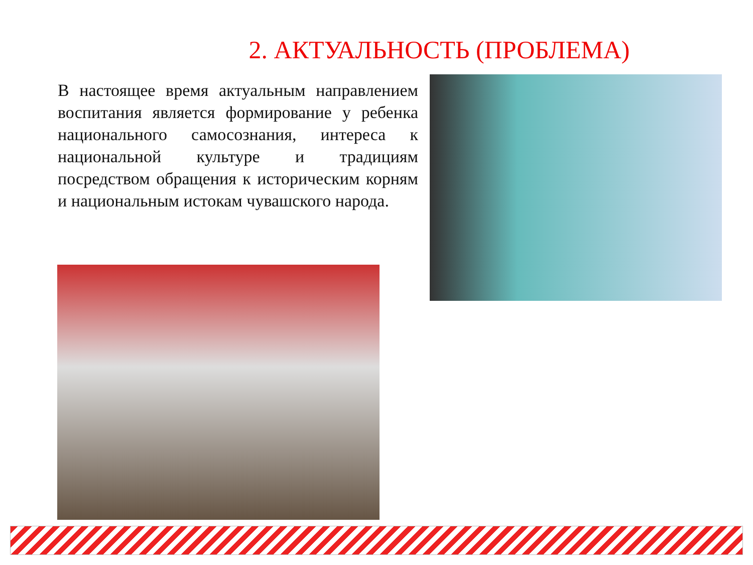2. АКТУАЛЬНОСТЬ (ПРОБЛЕМА)
В настоящее время актуальным направлением воспитания является формирование у ребенка национального самосознания, интереса к национальной культуре и традициям посредством обращения к историческим корням и национальным истокам чувашского народа.